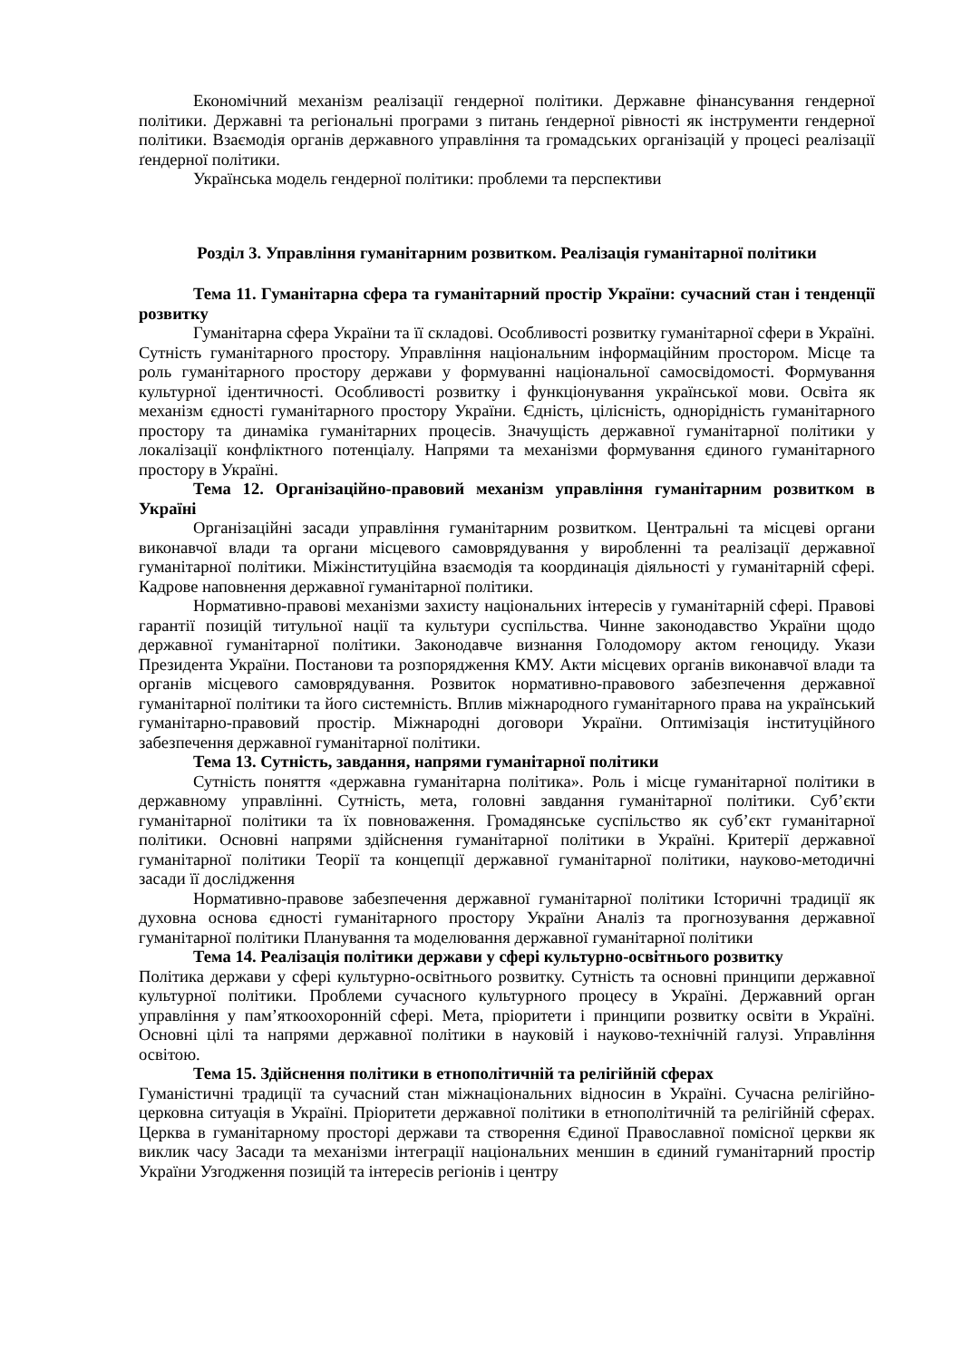Економічний механізм реалізації гендерної політики. Державне фінансування гендерної політики. Державні та регіональні програми з питань ґендерної рівності як інструменти гендерної політики. Взаємодія органів державного управління та громадських організацій у процесі реалізації ґендерної політики.
Українська модель гендерної політики: проблеми та перспективи
Розділ 3. Управління гуманітарним розвитком. Реалізація гуманітарної політики
Тема 11. Гуманітарна сфера та гуманітарний простір України: сучасний стан і тенденції розвитку
Гуманітарна сфера України та її складові. Особливості розвитку гуманітарної сфери в Україні. Сутність гуманітарного простору. Управління національним інформаційним простором. Місце та роль гуманітарного простору держави у формуванні національної самосвідомості. Формування культурної ідентичності. Особливості розвитку і функціонування української мови. Освіта як механізм єдності гуманітарного простору України. Єдність, цілісність, однорідність гуманітарного простору та динаміка гуманітарних процесів. Значущість державної гуманітарної політики у локалізації конфліктного потенціалу. Напрями та механізми формування єдиного гуманітарного простору в Україні.
Тема 12. Організаційно-правовий механізм управління гуманітарним розвитком в Україні
Організаційні засади управління гуманітарним розвитком. Центральні та місцеві органи виконавчої влади та органи місцевого самоврядування у виробленні та реалізації державної гуманітарної політики. Міжінституційна взаємодія та координація діяльності у гуманітарній сфері. Кадрове наповнення державної гуманітарної політики.
Нормативно-правові механізми захисту національних інтересів у гуманітарній сфері. Правові гарантії позицій титульної нації та культури суспільства. Чинне законодавство України щодо державної гуманітарної політики. Законодавче визнання Голодомору актом геноциду. Укази Президента України. Постанови та розпорядження КМУ. Акти місцевих органів виконавчої влади та органів місцевого самоврядування. Розвиток нормативно-правового забезпечення державної гуманітарної політики та його системність. Вплив міжнародного гуманітарного права на український гуманітарно-правовий простір. Міжнародні договори України. Оптимізація інституційного забезпечення державної гуманітарної політики.
Тема 13. Сутність, завдання, напрями гуманітарної політики
Сутність поняття «державна гуманітарна політика». Роль і місце гуманітарної політики в державному управлінні. Сутність, мета, головні завдання гуманітарної політики. Суб’єкти гуманітарної політики та їх повноваження. Громадянське суспільство як суб’єкт гуманітарної політики. Основні напрями здійснення гуманітарної політики в Україні. Критерії державної гуманітарної політики Теорії та концепції державної гуманітарної політики, науково-методичні засади її дослідження
Нормативно-правове забезпечення державної гуманітарної політики Історичні традиції як духовна основа єдності гуманітарного простору України Аналіз та прогнозування державної гуманітарної політики Планування та моделювання державної гуманітарної політики
Тема 14. Реалізація політики держави у сфері культурно-освітнього розвитку
Політика держави у сфері культурно-освітнього розвитку. Сутність та основні принципи державної культурної політики. Проблеми сучасного культурного процесу в Україні. Державний орган управління у пам’яткоохоронній сфері. Мета, пріоритети і принципи розвитку освіти в Україні. Основні цілі та напрями державної політики в науковій і науково-технічній галузі. Управління освітою.
Тема 15. Здійснення політики в етнополітичній та релігійній сферах
Гуманістичні традиції та сучасний стан міжнаціональних відносин в Україні. Сучасна релігійно-церковна ситуація в Україні. Пріоритети державної політики в етнополітичній та релігійній сферах. Церква в гуманітарному просторі держави та створення Єдиної Православної помісної церкви як виклик часу Засади та механізми інтеграції національних меншин в єдиний гуманітарний простір України Узгодження позицій та інтересів регіонів і центру